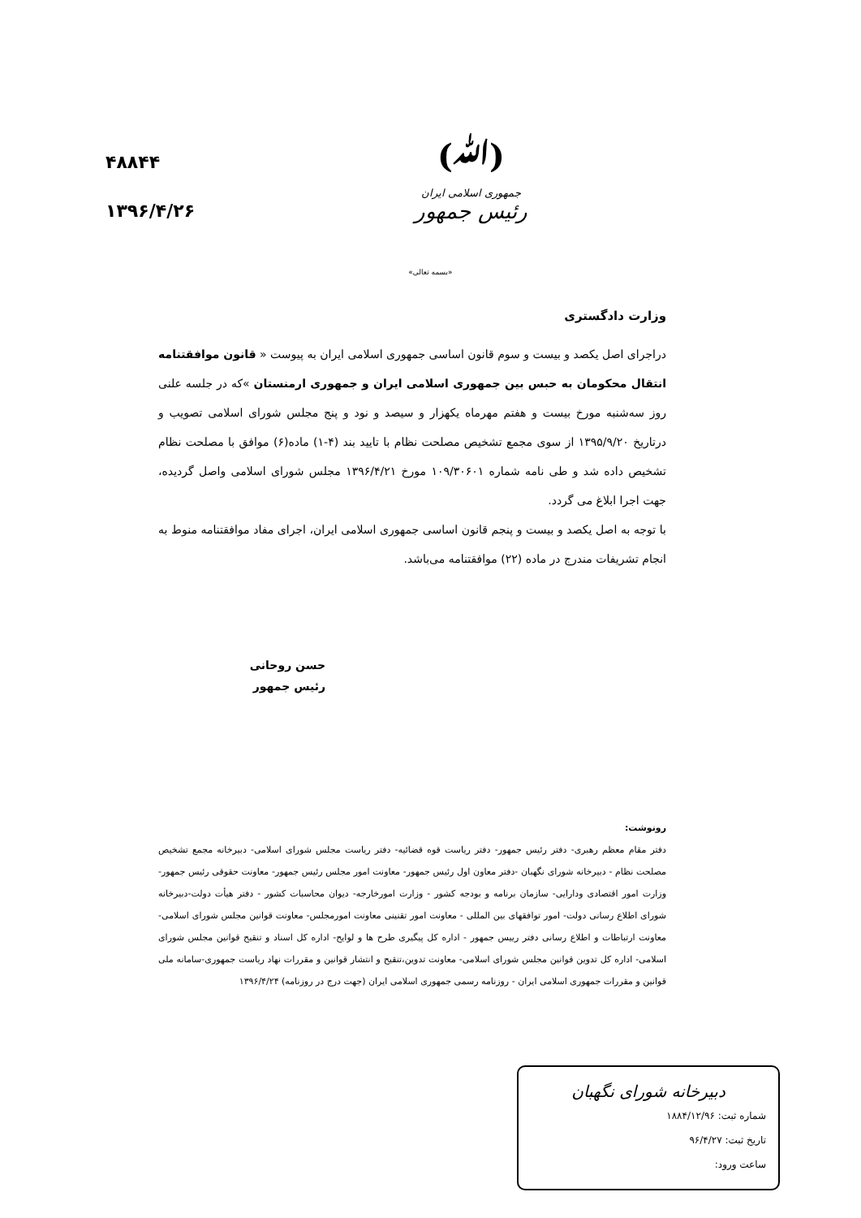(ﷲ)
جمهوری اسلامی ایران
رئیس جمهور
۴۸۸۴۴
۱۳۹۶/۴/۲۶
«بسمه تعالی»
وزارت دادگستری
دراجرای اصل یکصد و بیست و سوم قانون اساسی جمهوری اسلامی ایران به پیوست « قانون موافقتنامه انتقال محکومان به حبس بین جمهوری اسلامی ایران و جمهوری ارمنستان »که در جلسه علنی روز سه‌شنبه مورخ بیست و هفتم مهرماه یکهزار و سیصد و نود و پنج مجلس شورای اسلامی تصویب و درتاریخ ۱۳۹۵/۹/۲۰ از سوی مجمع تشخیص مصلحت نظام با تایید بند (۴-۱) ماده(۶) موافق با مصلحت نظام تشخیص داده شد و طی نامه شماره ۱۰۹/۳۰۶۰۱ مورخ ۱۳۹۶/۴/۲۱ مجلس شورای اسلامی واصل گردیده، جهت اجرا ابلاغ می گردد.
با توجه به اصل یکصد و بیست و پنجم قانون اساسی جمهوری اسلامی ایران، اجرای مفاد موافقتنامه منوط به انجام تشریفات مندرج در ماده (۲۲) موافقتنامه می‌باشد.
حسن روحانی
رئیس جمهور
رونوشت:
دفتر مقام معظم رهبری- دفتر رئیس جمهور- دفتر ریاست قوه قضائیه- دفتر ریاست مجلس شورای اسلامی- دبیرخانه مجمع تشخیص مصلحت نظام - دبیرخانه شورای نگهبان -دفتر معاون اول رئیس جمهور- معاونت امور مجلس رئیس جمهور- معاونت حقوقی رئیس جمهور- وزارت امور اقتصادی ودارایی- سازمان برنامه و بودجه کشور - وزارت امورخارجه- دیوان محاسبات کشور - دفتر هیأت دولت-دبیرخانه شورای اطلاع رسانی دولت- امور توافقهای بین المللی - معاونت امور تقنینی معاونت امورمجلس- معاونت قوانین مجلس شورای اسلامی-معاونت ارتباطات و اطلاع رسانی دفتر رییس جمهور - اداره کل پیگیری طرح ها و لوایح- اداره کل اسناد و تنقیح قوانین مجلس شورای اسلامی- اداره کل تدوین قوانین مجلس شورای اسلامی- معاونت تدوین،تنقیح و انتشار قوانین و مقررات نهاد ریاست جمهوری-سامانه ملی قوانین و مقررات جمهوری اسلامی ایران - روزنامه رسمی جمهوری اسلامی ایران (جهت درج در روزنامه) ۱۳۹۶/۴/۲۴
دبیرخانه شورای نگهبان
شماره ثبت: ۱۸۸۴/۱۲/۹۶
تاریخ ثبت: ۹۶/۴/۲۷
ساعت ورود: